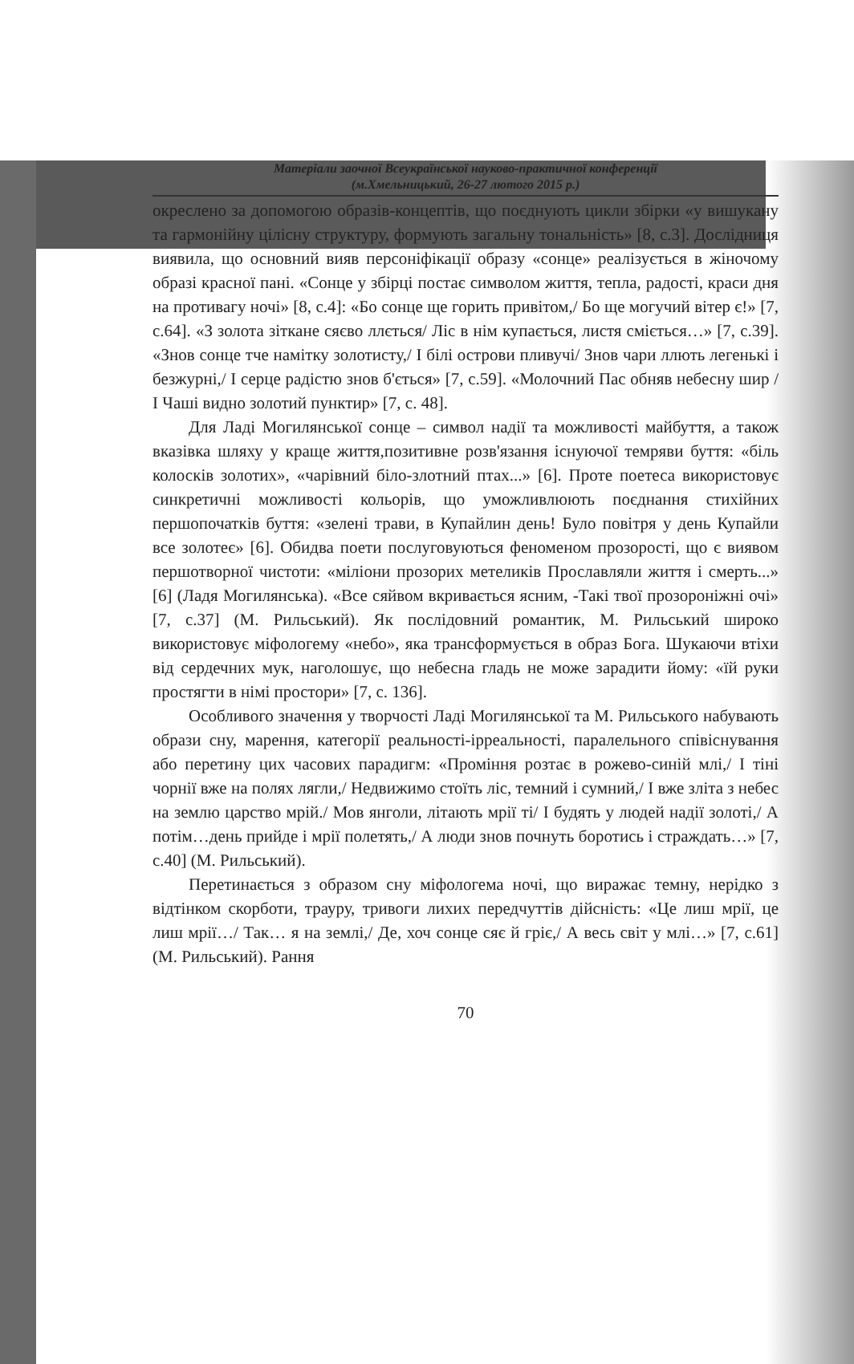Матеріали заочної Всеукраїнської науково-практичної конференції
(м.Хмельницький, 26-27 лютого 2015 р.)
окреслено за допомогою образів-концептів, що поєднують цикли збірки «у вишукану та гармонійну цілісну структуру, формують загальну тональність» [8, с.3]. Дослідниця виявила, що основний вияв персоніфікації образу «сонце» реалізується в жіночому образі красної пані. «Сонце у збірці постає символом життя, тепла, радості, краси дня на противагу ночі» [8, с.4]: «Бо сонце ще горить привітом,/ Бо ще могучий вітер є!» [7, с.64]. «З золота зіткане сяєво ллється/ Ліс в нім купається, листя сміється…» [7, с.39]. «Знов сонце тче намітку золотисту,/ І білі острови пливучі/ Знов чари ллють легенькі і безжурні,/ І серце радістю знов б'ється» [7, с.59]. «Молочний Пас обняв небесну шир / І Чаші видно золотий пунктир» [7, с. 48].
Для Ладі Могилянської сонце – символ надії та можливості майбуття, а також вказівка шляху у краще життя,позитивне розв'язання існуючої темряви буття: «біль колосків золотих», «чарівний біло-злотний птах...» [6]. Проте поетеса використовує синкретичні можливості кольорів, що уможливлюють поєднання стихійних першопочатків буття: «зелені трави, в Купайлин день! Було повітря у день Купайли все золотеє» [6]. Обидва поети послуговуються феноменом прозорості, що є виявом першотворної чистоти: «міліони прозорих метеликів Прославляли життя і смерть...» [6] (Ладя Могилянська). «Все сяйвом вкривається ясним, -Такі твої прозороніжні очі» [7, с.37] (М. Рильський). Як послідовний романтик, М. Рильський широко використовує міфологему «небо», яка трансформується в образ Бога. Шукаючи втіхи від сердечних мук, наголошує, що небесна гладь не може зарадити йому: «їй руки простягти в німі простори» [7, с. 136].
Особливого значення у творчості Ладі Могилянської та М. Рильського набувають образи сну, марення, категорії реальності-ірреальності, паралельного співіснування або перетину цих часових парадигм: «Проміння розтає в рожево-синій млі,/ І тіні чорнії вже на полях лягли,/ Недвижимо стоїть ліс, темний і сумний,/ І вже зліта з небес на землю царство мрій./ Мов янголи, літають мрії ті/ І будять у людей надії золоті,/ А потім…день прийде і мрії полетять,/ А люди знов почнуть боротись і страждать…» [7, с.40] (М. Рильський).
Перетинається з образом сну міфологема ночі, що виражає темну, нерідко з відтінком скорботи, трауру, тривоги лихих передчуттів дійсність: «Це лиш мрії, це лиш мрії…/ Так… я на землі,/ Де, хоч сонце сяє й гріє,/ А весь світ у млі…» [7, с.61] (М. Рильський). Рання
70